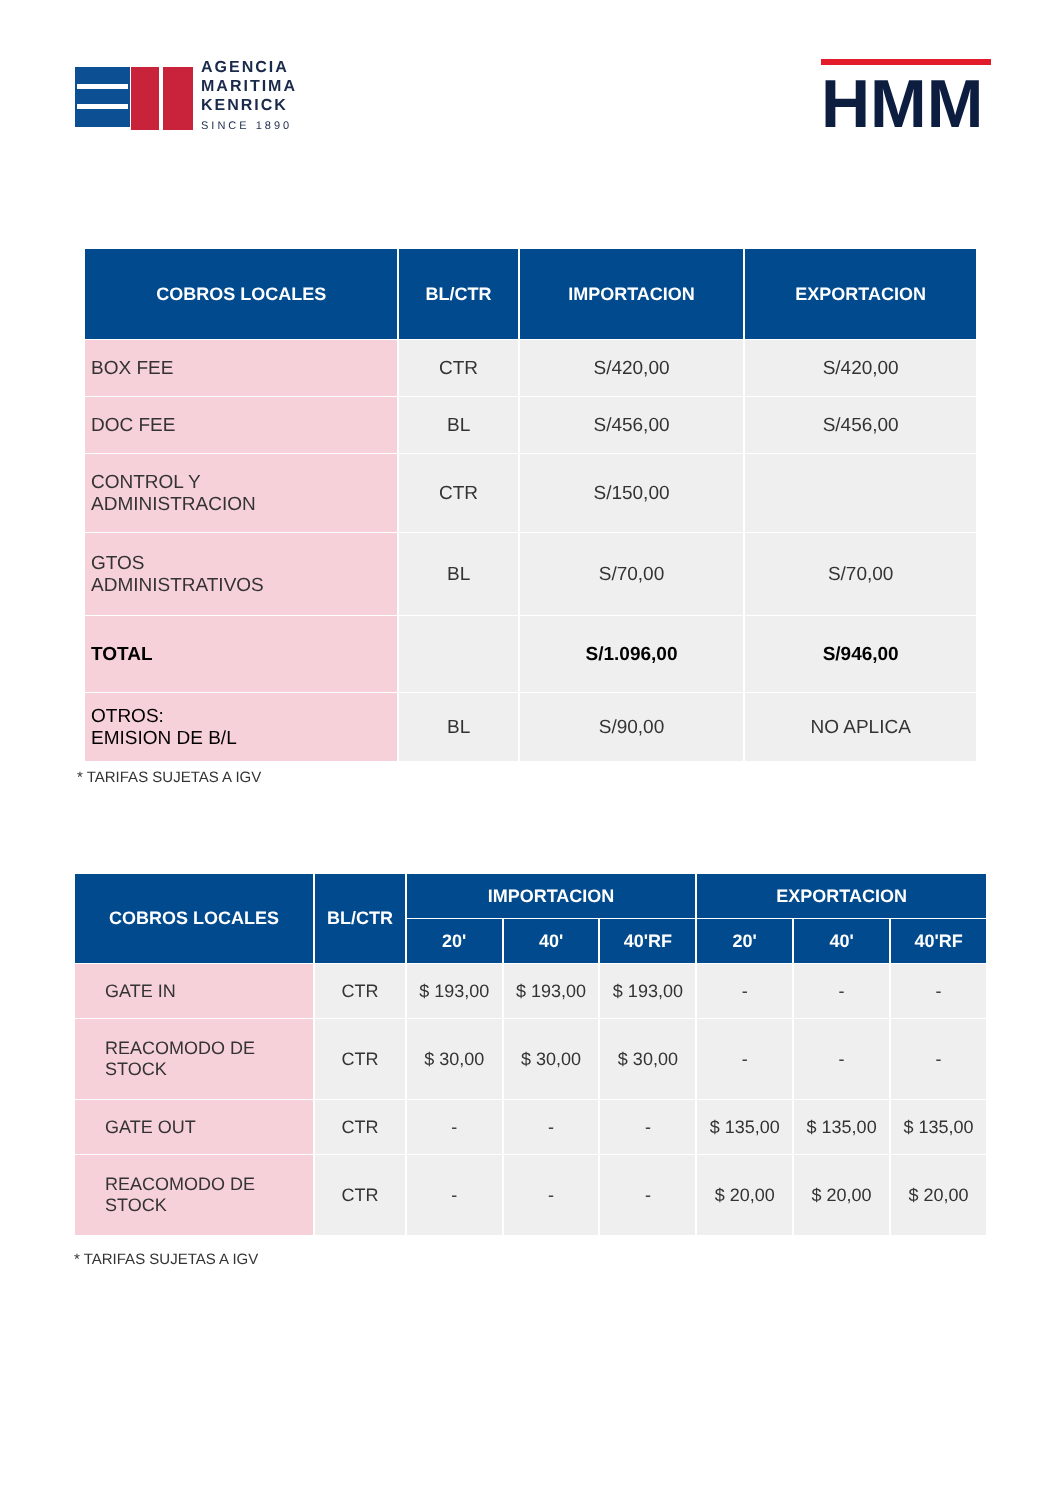AGENCIA
MARITIMA
KENRICK
SINCE 1890
HMM
| COBROS LOCALES | BL/CTR | IMPORTACION | EXPORTACION |
| --- | --- | --- | --- |
| BOX FEE | CTR | S/420,00 | S/420,00 |
| DOC FEE | BL | S/456,00 | S/456,00 |
| CONTROL Y ADMINISTRACION | CTR | S/150,00 | |
| GTOS ADMINISTRATIVOS | BL | S/70,00 | S/70,00 |
| TOTAL | | S/1.096,00 | S/946,00 |
| OTROS: EMISION DE B/L | BL | S/90,00 | NO APLICA |
* TARIFAS SUJETAS A IGV
| COBROS LOCALES | BL/CTR | IMPORTACION | | | EXPORTACION | | |
| --- | --- | --- | --- | --- | --- | --- | --- |
| | | 20' | 40' | 40'RF | 20' | 40' | 40'RF |
| GATE IN | CTR | $ 193,00 | $ 193,00 | $ 193,00 | - | - | - |
| REACOMODO DE STOCK | CTR | $ 30,00 | $ 30,00 | $ 30,00 | - | - | - |
| GATE OUT | CTR | - | - | - | $ 135,00 | $ 135,00 | $ 135,00 |
| REACOMODO DE STOCK | CTR | - | - | - | $ 20,00 | $ 20,00 | $ 20,00 |
* TARIFAS SUJETAS A IGV